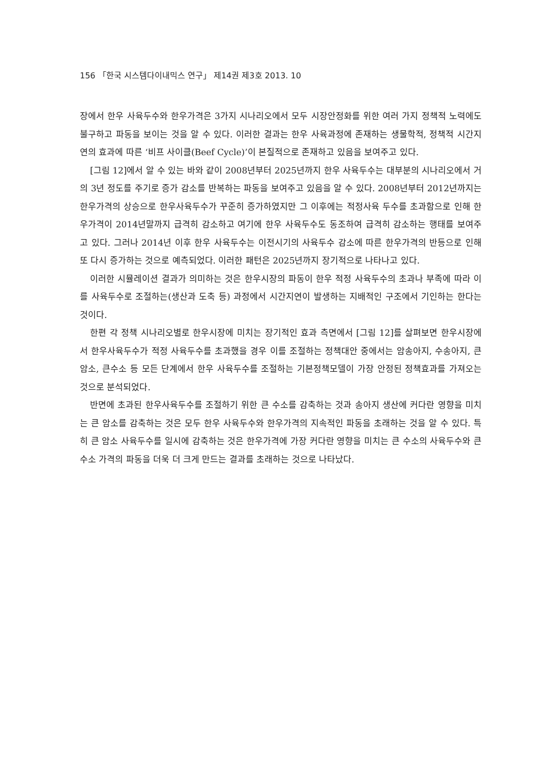156 「한국 시스템다이내믹스 연구」 제14권 제3호 2013. 10
장에서 한우 사육두수와 한우가격은 3가지 시나리오에서 모두 시장안정화를 위한 여러 가지 정책적 노력에도 불구하고 파동을 보이는 것을 알 수 있다. 이러한 결과는 한우 사육과정에 존재하는 생물학적, 정책적 시간지연의 효과에 따른 ‘비프 사이클(Beef Cycle)’이 본질적으로 존재하고 있음을 보여주고 있다.
[그림 12]에서 알 수 있는 바와 같이 2008년부터 2025년까지 한우 사육두수는 대부분의 시나리오에서 거의 3년 정도를 주기로 증가 감소를 반복하는 파동을 보여주고 있음을 알 수 있다. 2008년부터 2012년까지는 한우가격의 상승으로 한우사육두수가 꾸준히 증가하였지만 그 이후에는 적정사육 두수를 초과함으로 인해 한우가격이 2014년말까지 급격히 감소하고 여기에 한우 사육두수도 동조하여 급격히 감소하는 행태를 보여주고 있다. 그러나 2014년 이후 한우 사육두수는 이전시기의 사육두수 감소에 따른 한우가격의 반등으로 인해 또 다시 증가하는 것으로 예측되었다. 이러한 패턴은 2025년까지 장기적으로 나타나고 있다.
이러한 시뮬레이션 결과가 의미하는 것은 한우시장의 파동이 한우 적정 사육두수의 초과나 부족에 따라 이를 사육두수로 조절하는(생산과 도축 등) 과정에서 시간지연이 발생하는 지배적인 구조에서 기인하는 한다는 것이다.
한편 각 정책 시나리오별로 한우시장에 미치는 장기적인 효과 측면에서 [그림 12]를 살펴보면 한우시장에서 한우사육두수가 적정 사육두수를 초과했을 경우 이를 조절하는 정책대안 중에서는 암송아지, 수송아지, 큰암소, 큰수소 등 모든 단계에서 한우 사육두수를 조절하는 기본정책모델이 가장 안정된 정책효과를 가져오는 것으로 분석되었다.
반면에 초과된 한우사육두수를 조절하기 위한 큰 수소를 감축하는 것과 송아지 생산에 커다란 영향을 미치는 큰 암소를 감축하는 것은 모두 한우 사육두수와 한우가격의 지속적인 파동을 초래하는 것을 알 수 있다. 특히 큰 암소 사육두수를 일시에 감축하는 것은 한우가격에 가장 커다란 영향을 미치는 큰 수소의 사육두수와 큰 수소 가격의 파동을 더욱 더 크게 만드는 결과를 초래하는 것으로 나타났다.